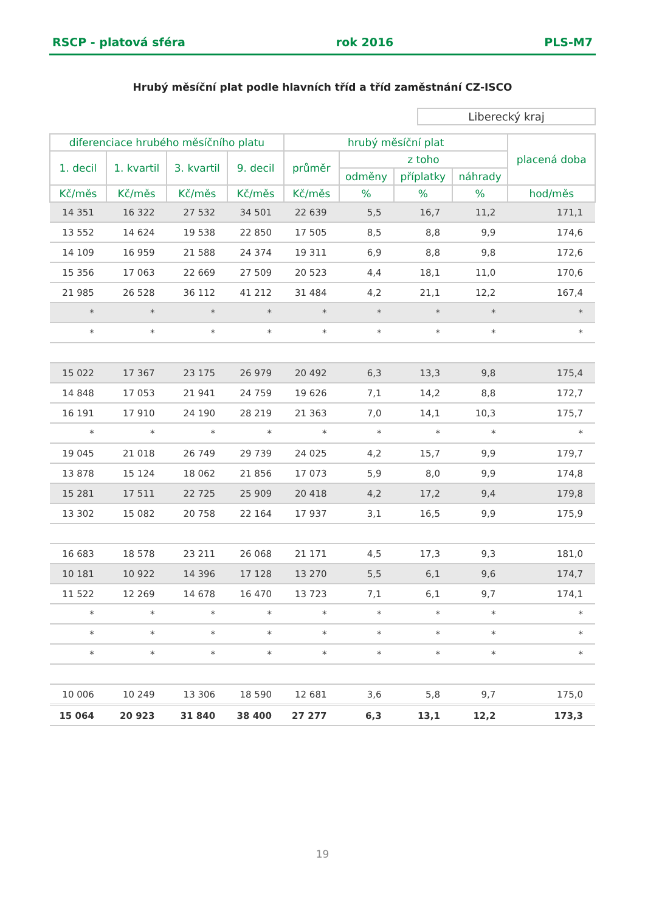RSCP - platová sféra rok 2016 PLS-M7
Hrubý měsíční plat podle hlavních tříd a tříd zaměstnání CZ-ISCO
Liberecký kraj
| diferenciace hrubého měsíčního platu | | | | hrubý měsíční plat | | | | placená doba |
| --- | --- | --- | --- | --- | --- | --- | --- | --- |
| 1. decil | 1. kvartil | 3. kvartil | 9. decil | průměr | z toho | | | |
| | | | | | odměny | příplatky | náhrady | |
| Kč/měs | Kč/měs | Kč/měs | Kč/měs | Kč/měs | % | % | % | hod/měs |
| 14 351 | 16 322 | 27 532 | 34 501 | 22 639 | 5,5 | 16,7 | 11,2 | 171,1 |
| 13 552 | 14 624 | 19 538 | 22 850 | 17 505 | 8,5 | 8,8 | 9,9 | 174,6 |
| 14 109 | 16 959 | 21 588 | 24 374 | 19 311 | 6,9 | 8,8 | 9,8 | 172,6 |
| 15 356 | 17 063 | 22 669 | 27 509 | 20 523 | 4,4 | 18,1 | 11,0 | 170,6 |
| 21 985 | 26 528 | 36 112 | 41 212 | 31 484 | 4,2 | 21,1 | 12,2 | 167,4 |
| * | * | * | * | * | * | * | * | * |
| * | * | * | * | * | * | * | * | * |
| 15 022 | 17 367 | 23 175 | 26 979 | 20 492 | 6,3 | 13,3 | 9,8 | 175,4 |
| 14 848 | 17 053 | 21 941 | 24 759 | 19 626 | 7,1 | 14,2 | 8,8 | 172,7 |
| 16 191 | 17 910 | 24 190 | 28 219 | 21 363 | 7,0 | 14,1 | 10,3 | 175,7 |
| * | * | * | * | * | * | * | * | * |
| 19 045 | 21 018 | 26 749 | 29 739 | 24 025 | 4,2 | 15,7 | 9,9 | 179,7 |
| 13 878 | 15 124 | 18 062 | 21 856 | 17 073 | 5,9 | 8,0 | 9,9 | 174,8 |
| 15 281 | 17 511 | 22 725 | 25 909 | 20 418 | 4,2 | 17,2 | 9,4 | 179,8 |
| 13 302 | 15 082 | 20 758 | 22 164 | 17 937 | 3,1 | 16,5 | 9,9 | 175,9 |
| 16 683 | 18 578 | 23 211 | 26 068 | 21 171 | 4,5 | 17,3 | 9,3 | 181,0 |
| 10 181 | 10 922 | 14 396 | 17 128 | 13 270 | 5,5 | 6,1 | 9,6 | 174,7 |
| 11 522 | 12 269 | 14 678 | 16 470 | 13 723 | 7,1 | 6,1 | 9,7 | 174,1 |
| * | * | * | * | * | * | * | * | * |
| * | * | * | * | * | * | * | * | * |
| * | * | * | * | * | * | * | * | * |
| 10 006 | 10 249 | 13 306 | 18 590 | 12 681 | 3,6 | 5,8 | 9,7 | 175,0 |
| 15 064 | 20 923 | 31 840 | 38 400 | 27 277 | 6,3 | 13,1 | 12,2 | 173,3 |
19